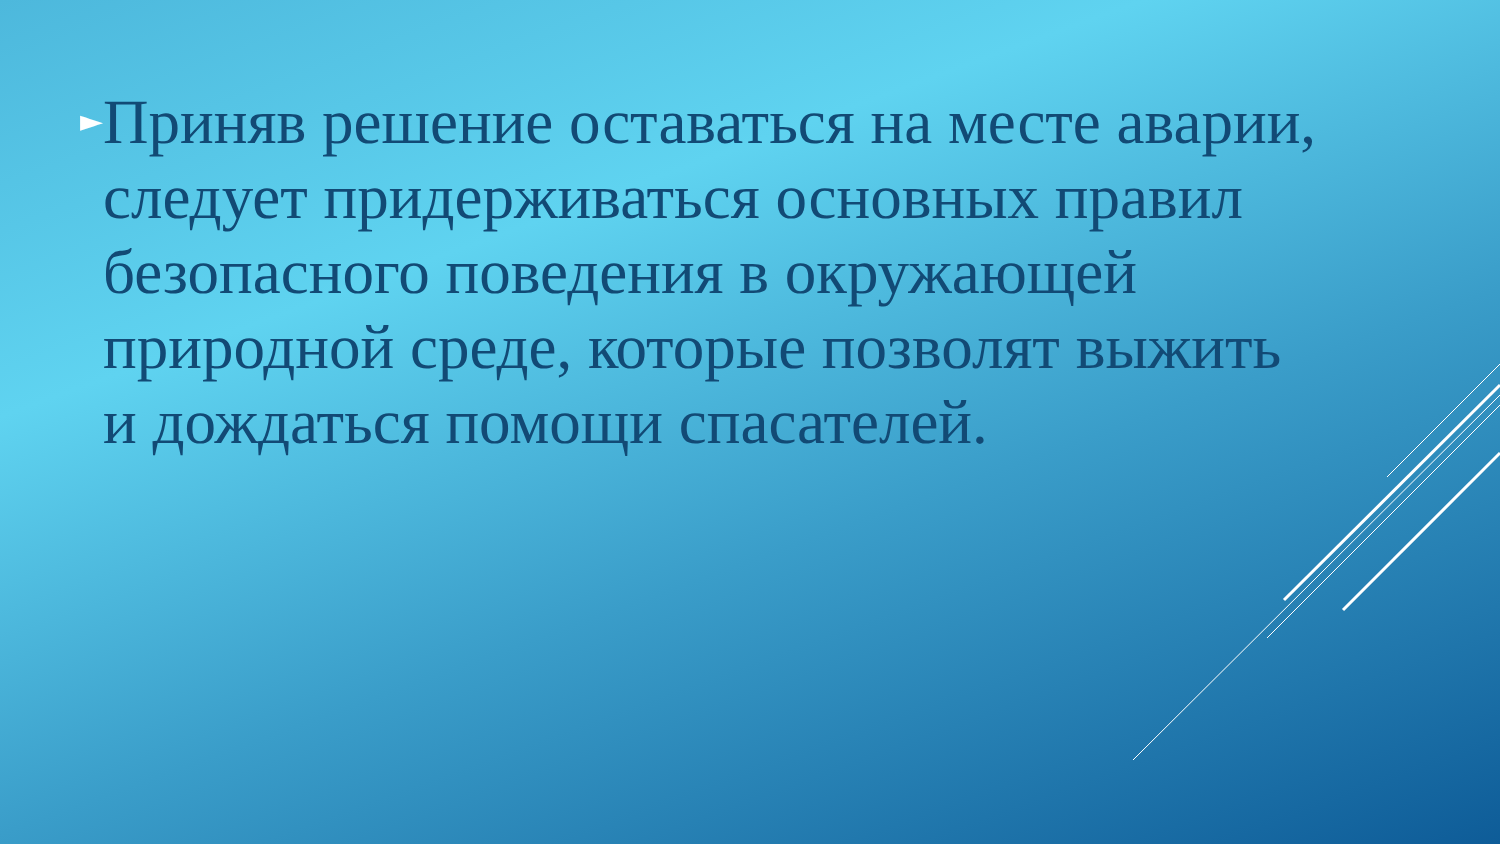►
Приняв решение оставаться на месте аварии, следует придерживаться основных правил безопасного поведения в окружающей природной среде, которые позволят выжить и дождаться помощи спасателей.